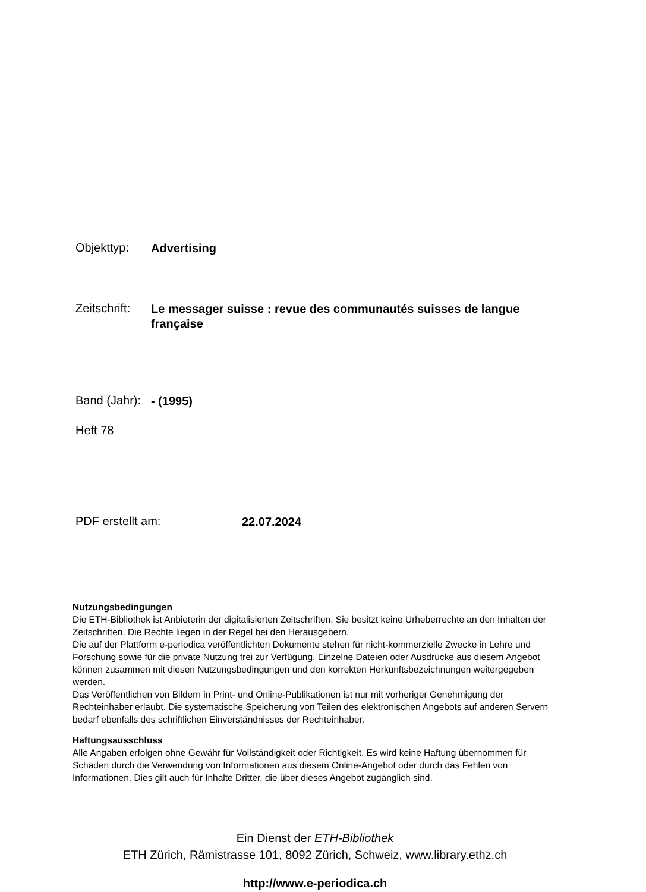Objekttyp: Advertising
Zeitschrift: Le messager suisse : revue des communautés suisses de langue française
Band (Jahr): - (1995)
Heft 78
PDF erstellt am: 22.07.2024
Nutzungsbedingungen
Die ETH-Bibliothek ist Anbieterin der digitalisierten Zeitschriften. Sie besitzt keine Urheberrechte an den Inhalten der Zeitschriften. Die Rechte liegen in der Regel bei den Herausgebern.
Die auf der Plattform e-periodica veröffentlichten Dokumente stehen für nicht-kommerzielle Zwecke in Lehre und Forschung sowie für die private Nutzung frei zur Verfügung. Einzelne Dateien oder Ausdrucke aus diesem Angebot können zusammen mit diesen Nutzungsbedingungen und den korrekten Herkunftsbezeichnungen weitergegeben werden.
Das Veröffentlichen von Bildern in Print- und Online-Publikationen ist nur mit vorheriger Genehmigung der Rechteinhaber erlaubt. Die systematische Speicherung von Teilen des elektronischen Angebots auf anderen Servern bedarf ebenfalls des schriftlichen Einverständnisses der Rechteinhaber.
Haftungsausschluss
Alle Angaben erfolgen ohne Gewähr für Vollständigkeit oder Richtigkeit. Es wird keine Haftung übernommen für Schäden durch die Verwendung von Informationen aus diesem Online-Angebot oder durch das Fehlen von Informationen. Dies gilt auch für Inhalte Dritter, die über dieses Angebot zugänglich sind.
Ein Dienst der ETH-Bibliothek
ETH Zürich, Rämistrasse 101, 8092 Zürich, Schweiz, www.library.ethz.ch
http://www.e-periodica.ch